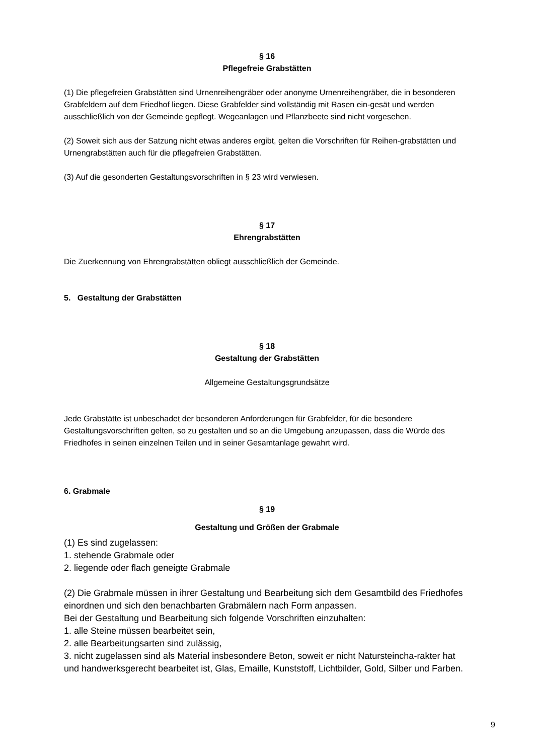§ 16
Pflegefreie Grabstätten
(1) Die pflegefreien Grabstätten sind Urnenreihengräber oder anonyme Urnenreihengräber, die in besonderen Grabfeldern auf dem Friedhof liegen. Diese Grabfelder sind vollständig mit Rasen ein-gesät und werden ausschließlich von der Gemeinde gepflegt. Wegeanlagen und Pflanzbeete sind nicht vorgesehen.
(2) Soweit sich aus der Satzung nicht etwas anderes ergibt, gelten die Vorschriften für Reihen-grabstätten und Urnengrabstätten auch für die pflegefreien Grabstätten.
(3) Auf die gesonderten Gestaltungsvorschriften in § 23 wird verwiesen.
§ 17
Ehrengrabstätten
Die Zuerkennung von Ehrengrabstätten obliegt ausschließlich der Gemeinde.
5. Gestaltung der Grabstätten
§ 18
Gestaltung der Grabstätten
Allgemeine Gestaltungsgrundsätze
Jede Grabstätte ist unbeschadet der besonderen Anforderungen für Grabfelder, für die besondere Gestaltungsvorschriften gelten, so zu gestalten und so an die Umgebung anzupassen, dass die Würde des Friedhofes in seinen einzelnen Teilen und in seiner Gesamtanlage gewahrt wird.
6. Grabmale
§ 19
Gestaltung und Größen der Grabmale
(1) Es sind zugelassen:
1. stehende Grabmale oder
2. liegende oder flach geneigte Grabmale
(2) Die Grabmale müssen in ihrer Gestaltung und Bearbeitung sich dem Gesamtbild des Friedhofes einordnen und sich den benachbarten Grabmälern nach Form anpassen.
Bei der Gestaltung und Bearbeitung sich folgende Vorschriften einzuhalten:
1. alle Steine müssen bearbeitet sein,
2. alle Bearbeitungsarten sind zulässig,
3. nicht zugelassen sind als Material insbesondere Beton, soweit er nicht Natursteincha-rakter hat und handwerksgerecht bearbeitet ist, Glas, Emaille, Kunststoff, Lichtbilder, Gold, Silber und Farben.
9